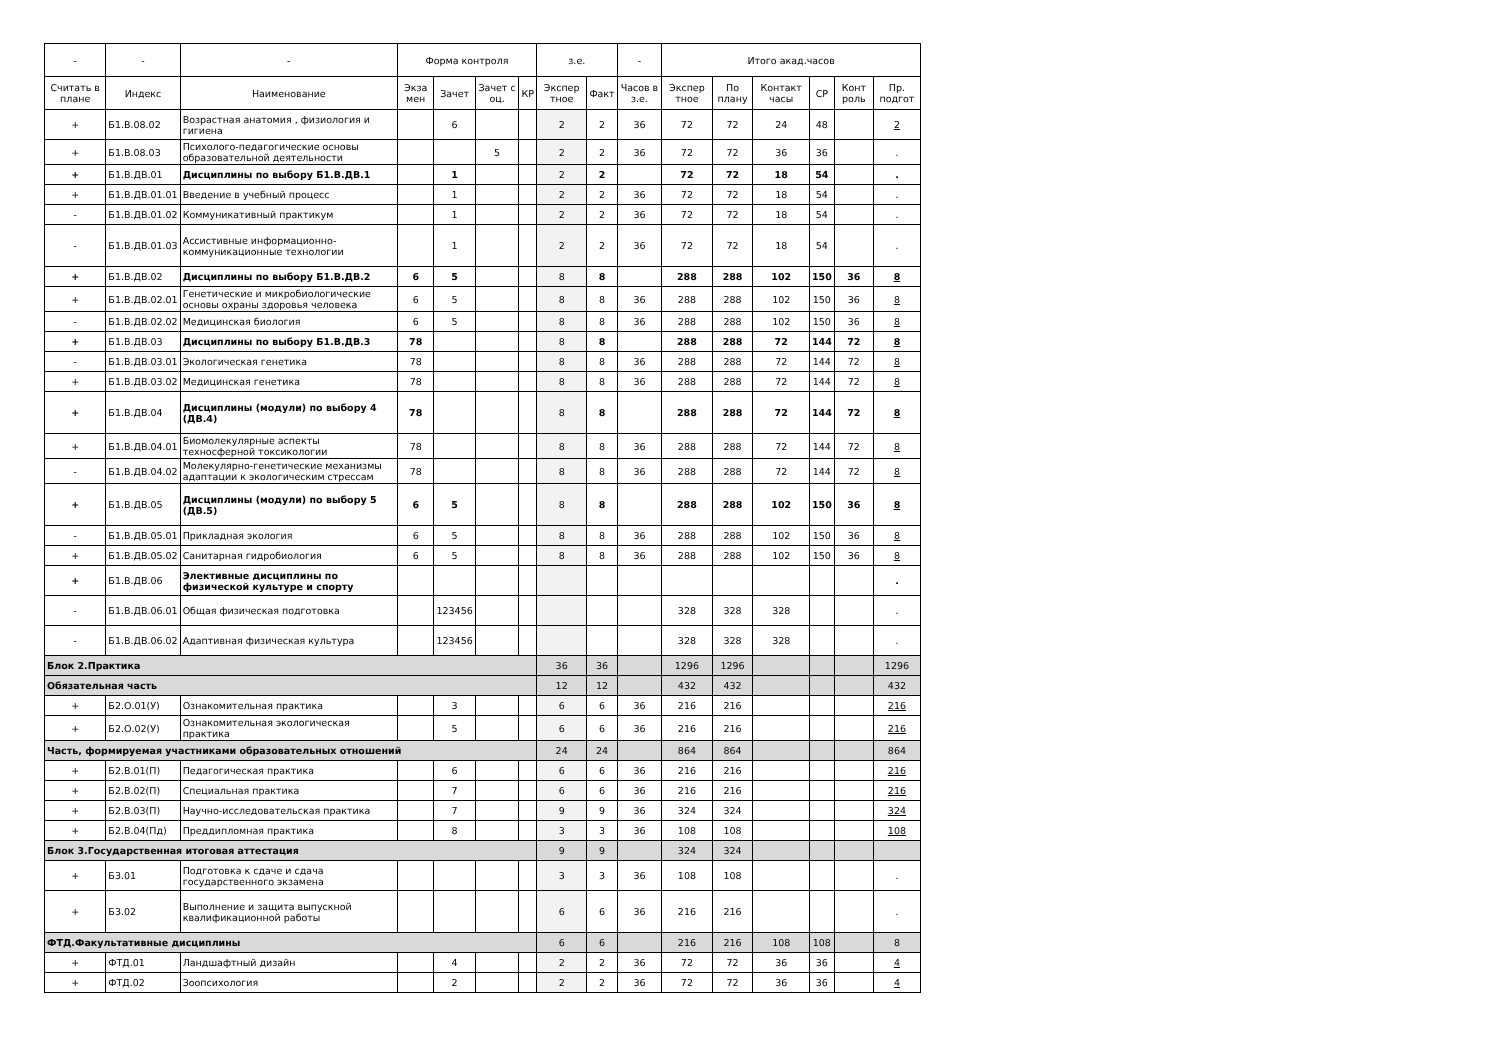| - | - | - | Форма контроля | | | | з.е. | | - | Итого акад.часов | | | | | |
| --- | --- | --- | --- | --- | --- | --- | --- | --- | --- | --- | --- | --- | --- | --- | --- |
| Считать в плане | Индекс | Наименование | Экза мен | Зачет | Зачет с оц. | КР | Экспер тное | Факт | Часов в з.е. | Экспер тное | По плану | Контакт часы | СР | Конт роль | Пр. подгот |
| + | Б1.В.08.02 | Возрастная анатомия , физиология и гигиена | | 6 | | | 2 | 2 | 36 | 72 | 72 | 24 | 48 | | 2 |
| + | Б1.В.08.03 | Психолого-педагогические основы образовательной деятельности | | | 5 | | 2 | 2 | 36 | 72 | 72 | 36 | 36 | | . |
| + | Б1.В.ДВ.01 | Дисциплины по выбору Б1.В.ДВ.1 | | 1 | | | 2 | 2 | | 72 | 72 | 18 | 54 | | . |
| + | Б1.В.ДВ.01.01 | Введение в учебный процесс | | 1 | | | 2 | 2 | 36 | 72 | 72 | 18 | 54 | | . |
| - | Б1.В.ДВ.01.02 | Коммуникативный практикум | | 1 | | | 2 | 2 | 36 | 72 | 72 | 18 | 54 | | . |
| - | Б1.В.ДВ.01.03 | Ассистивные информационно-коммуникационные технологии | | 1 | | | 2 | 2 | 36 | 72 | 72 | 18 | 54 | | . |
| + | Б1.В.ДВ.02 | Дисциплины по выбору Б1.В.ДВ.2 | 6 | 5 | | | 8 | 8 | | 288 | 288 | 102 | 150 | 36 | 8 |
| + | Б1.В.ДВ.02.01 | Генетические и микробиологические основы охраны здоровья человека | 6 | 5 | | | 8 | 8 | 36 | 288 | 288 | 102 | 150 | 36 | 8 |
| - | Б1.В.ДВ.02.02 | Медицинская биология | 6 | 5 | | | 8 | 8 | 36 | 288 | 288 | 102 | 150 | 36 | 8 |
| + | Б1.В.ДВ.03 | Дисциплины по выбору Б1.В.ДВ.3 | 78 | | | | 8 | 8 | | 288 | 288 | 72 | 144 | 72 | 8 |
| - | Б1.В.ДВ.03.01 | Экологическая генетика | 78 | | | | 8 | 8 | 36 | 288 | 288 | 72 | 144 | 72 | 8 |
| + | Б1.В.ДВ.03.02 | Медицинская генетика | 78 | | | | 8 | 8 | 36 | 288 | 288 | 72 | 144 | 72 | 8 |
| + | Б1.В.ДВ.04 | Дисциплины (модули) по выбору 4 (ДВ.4) | 78 | | | | 8 | 8 | | 288 | 288 | 72 | 144 | 72 | 8 |
| + | Б1.В.ДВ.04.01 | Биомолекулярные аспекты техносферной токсикологии | 78 | | | | 8 | 8 | 36 | 288 | 288 | 72 | 144 | 72 | 8 |
| - | Б1.В.ДВ.04.02 | Молекулярно-генетические механизмы адаптации к экологическим стрессам | 78 | | | | 8 | 8 | 36 | 288 | 288 | 72 | 144 | 72 | 8 |
| + | Б1.В.ДВ.05 | Дисциплины (модули) по выбору 5 (ДВ.5) | 6 | 5 | | | 8 | 8 | | 288 | 288 | 102 | 150 | 36 | 8 |
| - | Б1.В.ДВ.05.01 | Прикладная экология | 6 | 5 | | | 8 | 8 | 36 | 288 | 288 | 102 | 150 | 36 | 8 |
| + | Б1.В.ДВ.05.02 | Санитарная гидробиология | 6 | 5 | | | 8 | 8 | 36 | 288 | 288 | 102 | 150 | 36 | 8 |
| + | Б1.В.ДВ.06 | Элективные дисциплины по физической культуре и спорту | | | | | | | | | | | | | . |
| - | Б1.В.ДВ.06.01 | Общая физическая подготовка | | 123456 | | | | | | 328 | 328 | 328 | | | . |
| - | Б1.В.ДВ.06.02 | Адаптивная физическая культура | | 123456 | | | | | | 328 | 328 | 328 | | | . |
| Блок 2.Практика | | | | | | | 36 | 36 | | 1296 | 1296 | | | | 1296 |
| Обязательная часть | | | | | | | 12 | 12 | | 432 | 432 | | | | 432 |
| + | Б2.О.01(У) | Ознакомительная практика | | 3 | | | 6 | 6 | 36 | 216 | 216 | | | | 216 |
| + | Б2.О.02(У) | Ознакомительная экологическая практика | | 5 | | | 6 | 6 | 36 | 216 | 216 | | | | 216 |
| Часть, формируемая участниками образовательных отношений | | | | | | | 24 | 24 | | 864 | 864 | | | | 864 |
| + | Б2.В.01(П) | Педагогическая практика | | 6 | | | 6 | 6 | 36 | 216 | 216 | | | | 216 |
| + | Б2.В.02(П) | Специальная практика | | 7 | | | 6 | 6 | 36 | 216 | 216 | | | | 216 |
| + | Б2.В.03(П) | Научно-исследовательская практика | | 7 | | | 9 | 9 | 36 | 324 | 324 | | | | 324 |
| + | Б2.В.04(Пд) | Преддипломная практика | | 8 | | | 3 | 3 | 36 | 108 | 108 | | | | 108 |
| Блок 3.Государственная итоговая аттестация | | | | | | | 9 | 9 | | 324 | 324 | | | | |
| + | Б3.01 | Подготовка к сдаче и сдача государственного экзамена | | | | | 3 | 3 | 36 | 108 | 108 | | | | . |
| + | Б3.02 | Выполнение и защита выпускной квалификационной работы | | | | | 6 | 6 | 36 | 216 | 216 | | | | . |
| ФТД.Факультативные дисциплины | | | | | | | 6 | 6 | | 216 | 216 | 108 | 108 | | 8 |
| + | ФТД.01 | Ландшафтный дизайн | | 4 | | | 2 | 2 | 36 | 72 | 72 | 36 | 36 | | 4 |
| + | ФТД.02 | Зоопсихология | | 2 | | | 2 | 2 | 36 | 72 | 72 | 36 | 36 | | 4 |